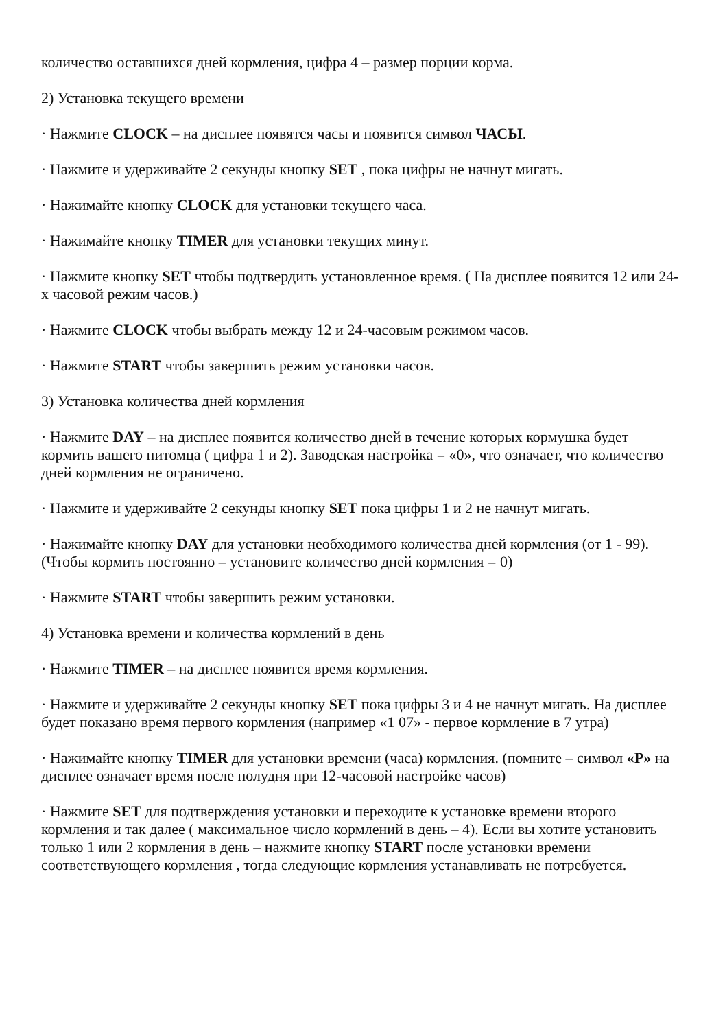количество оставшихся дней кормления, цифра 4 – размер порции корма.
2) Установка текущего времени
· Нажмите CLOCK – на дисплее появятся часы и появится символ ЧАСЫ.
· Нажмите и удерживайте 2 секунды кнопку SET , пока цифры не начнут мигать.
· Нажимайте кнопку CLOCK для установки текущего часа.
· Нажимайте кнопку TIMER для установки текущих минут.
· Нажмите кнопку SET чтобы подтвердить установленное время. ( На дисплее появится 12 или 24-х часовой режим часов.)
· Нажмите CLOCK чтобы выбрать между 12 и 24-часовым режимом часов.
· Нажмите START чтобы завершить режим установки часов.
3) Установка количества дней кормления
· Нажмите DAY – на дисплее появится количество дней в течение которых кормушка будет кормить вашего питомца ( цифра 1 и 2). Заводская настройка = «0», что означает, что количество дней кормления не ограничено.
· Нажмите и удерживайте 2 секунды кнопку SET пока цифры 1 и 2 не начнут мигать.
· Нажимайте кнопку DAY для установки необходимого количества дней кормления (от 1 - 99). (Чтобы кормить постоянно – установите количество дней кормления = 0)
· Нажмите START чтобы завершить режим установки.
4) Установка времени и количества кормлений в день
· Нажмите TIMER – на дисплее появится время кормления.
· Нажмите и удерживайте 2 секунды кнопку SET пока цифры 3 и 4 не начнут мигать. На дисплее будет показано время первого кормления (например «1 07» - первое кормление в 7 утра)
· Нажимайте кнопку TIMER для установки времени (часа) кормления. (помните – символ «P» на дисплее означает время после полудня при 12-часовой настройке часов)
· Нажмите SET для подтверждения установки и переходите к установке времени второго кормления и так далее ( максимальное число кормлений в день – 4). Если вы хотите установить только 1 или 2 кормления в день – нажмите кнопку START после установки времени соответствующего кормления , тогда следующие кормления устанавливать не потребуется.